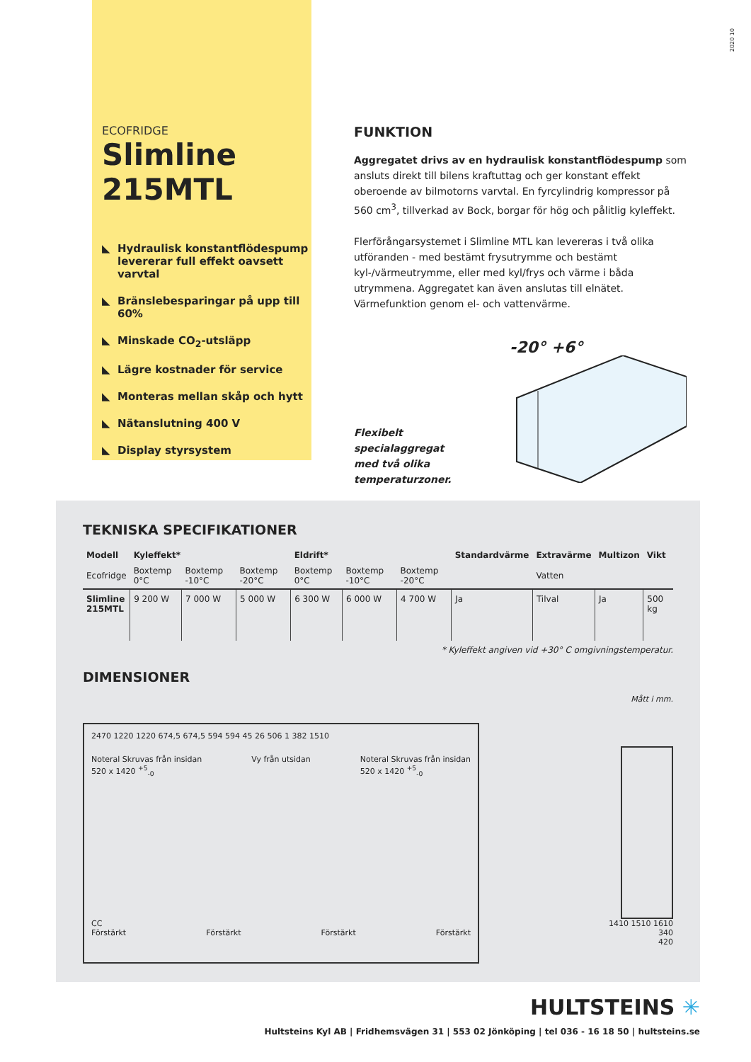2020 10
ECOFRIDGE
Slimline 215MTL
◣ Hydraulisk konstantflödespump levererar full effekt oavsett varvtal
◣ Bränslebesparingar på upp till 60%
◣ Minskade CO<sub>2</sub>-utsläpp
◣ Lägre kostnader för service
◣ Monteras mellan skåp och hytt
◣ Nätanslutning 400 V
◣ Display styrsystem
FUNKTION
Aggregatet drivs av en hydraulisk konstantflödespump som ansluts direkt till bilens kraftuttag och ger konstant effekt oberoende av bilmotorns varvtal. En fyrcylindrig kompressor på 560 cm<sup>3</sup>, tillverkad av Bock, borgar för hög och pålitlig kyleffekt.
Flerförångarsystemet i Slimline MTL kan levereras i två olika utföranden - med bestämt frysutrymme och bestämt kyl-/värmeutrymme, eller med kyl/frys och värme i båda utrymmena. Aggregatet kan även anslutas till elnätet. Värmefunktion genom el- och vattenvärme.
Flexibelt specialaggregat
med två olika temperaturzoner.
-20° +6°
TEKNISKA SPECIFIKATIONER
| Modell | Kyleffekt* | | | Eldrift* | | | Standardvärme | Extravärme | Multizon | Vikt |
| --- | --- | --- | --- | --- | --- | --- | --- | --- | --- | --- |
| Ecofridge | Boxtemp 0°C | Boxtemp -10°C | Boxtemp -20°C | Boxtemp 0°C | Boxtemp -10°C | Boxtemp -20°C | | Vatten | | |
| Slimline 215MTL | 9 200 W | 7 000 W | 5 000 W | 6 300 W | 6 000 W | 4 700 W | Ja | Tilval | Ja | 500 kg |
* Kyleffekt angiven vid +30° C omgivningstemperatur.
DIMENSIONER
2470 1220 1220 674,5 674,5 594 594 45 26 506 1 382 1510
Noteral Skruvas från insidan
520 x 1420 <sup>+5</sup><sub>-0</sub>
Vy från utsidan Noteral Skruvas från insidan
520 x 1420 <sup>+5</sup><sub>-0</sub>
CC
Förstärkt Förstärkt Förstärkt Förstärkt
Mått i mm.
1410 1510 1610
340
420
HULTSTEINS ✳
Hultsteins Kyl AB | Fridhemsvägen 31 | 553 02 Jönköping | tel 036 - 16 18 50 | hultsteins.se